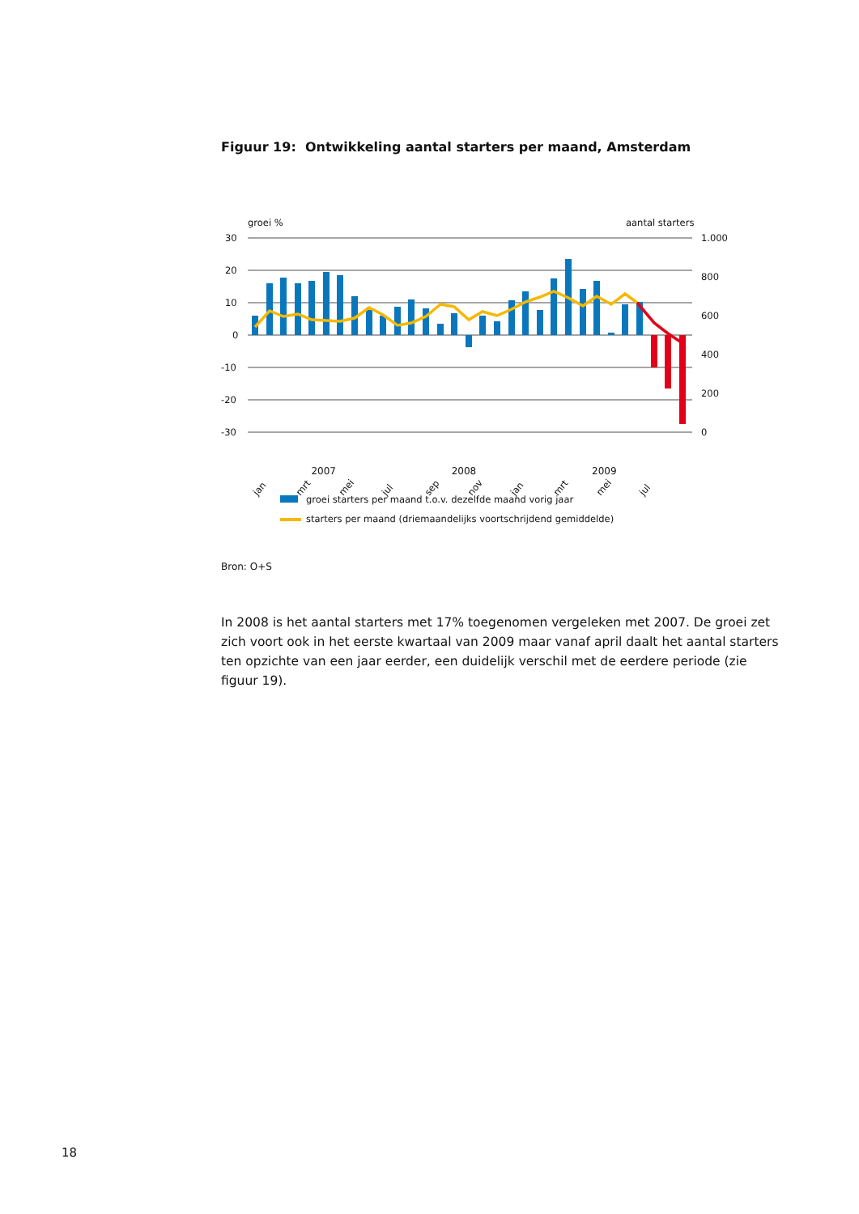Figuur 19: Ontwikkeling aantal starters per maand, Amsterdam
groei %
aantal starters
30
20
10
0
-10
-20
-30
1.000
800
600
400
200
0
jan
mrt
mei
jul
sep
nov
jan
mrt
mei
jul
2007 2008 2009
groei starters per maand t.o.v. dezelfde maand vorig jaar
starters per maand (driemaandelijks voortschrijdend gemiddelde)
Bron: O+S
In 2008 is het aantal starters met 17% toegenomen vergeleken met 2007. De groei zet zich voort ook in het eerste kwartaal van 2009 maar vanaf april daalt het aantal starters ten opzichte van een jaar eerder, een duidelijk verschil met de eerdere periode (zie figuur 19).
18